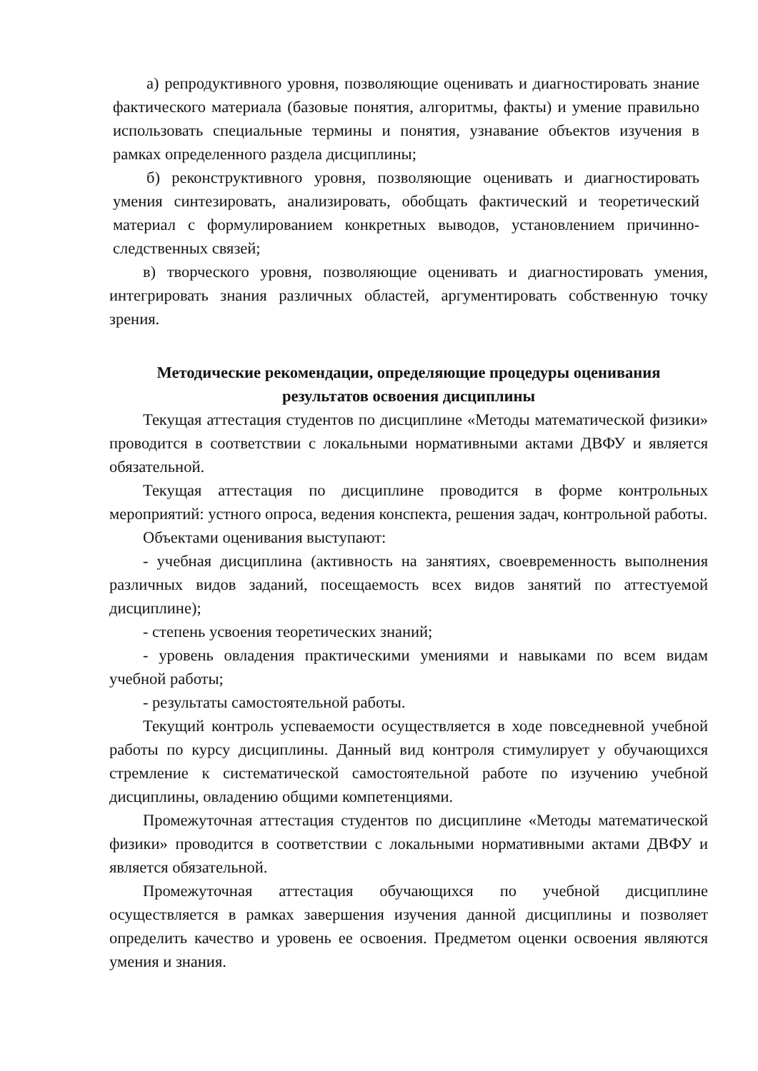а) репродуктивного уровня, позволяющие оценивать и диагностировать знание фактического материала (базовые понятия, алгоритмы, факты) и умение правильно использовать специальные термины и понятия, узнавание объектов изучения в рамках определенного раздела дисциплины;
б) реконструктивного уровня, позволяющие оценивать и диагностировать умения синтезировать, анализировать, обобщать фактический и теоретический материал с формулированием конкретных выводов, установлением причинно-следственных связей;
в) творческого уровня, позволяющие оценивать и диагностировать умения, интегрировать знания различных областей, аргументировать собственную точку зрения.
Методические рекомендации, определяющие процедуры оценивания
результатов освоения дисциплины
Текущая аттестация студентов по дисциплине «Методы математической физики» проводится в соответствии с локальными нормативными актами ДВФУ и является обязательной.
Текущая аттестация по дисциплине проводится в форме контрольных мероприятий: устного опроса, ведения конспекта, решения задач, контрольной работы.
Объектами оценивания выступают:
- учебная дисциплина (активность на занятиях, своевременность выполнения различных видов заданий, посещаемость всех видов занятий по аттестуемой дисциплине);
- степень усвоения теоретических знаний;
- уровень овладения практическими умениями и навыками по всем видам учебной работы;
- результаты самостоятельной работы.
Текущий контроль успеваемости осуществляется в ходе повседневной учебной работы по курсу дисциплины. Данный вид контроля стимулирует у обучающихся стремление к систематической самостоятельной работе по изучению учебной дисциплины, овладению общими компетенциями.
Промежуточная аттестация студентов по дисциплине «Методы математической физики» проводится в соответствии с локальными нормативными актами ДВФУ и является обязательной.
Промежуточная аттестация обучающихся по учебной дисциплине осуществляется в рамках завершения изучения данной дисциплины и позволяет определить качество и уровень ее освоения. Предметом оценки освоения являются умения и знания.